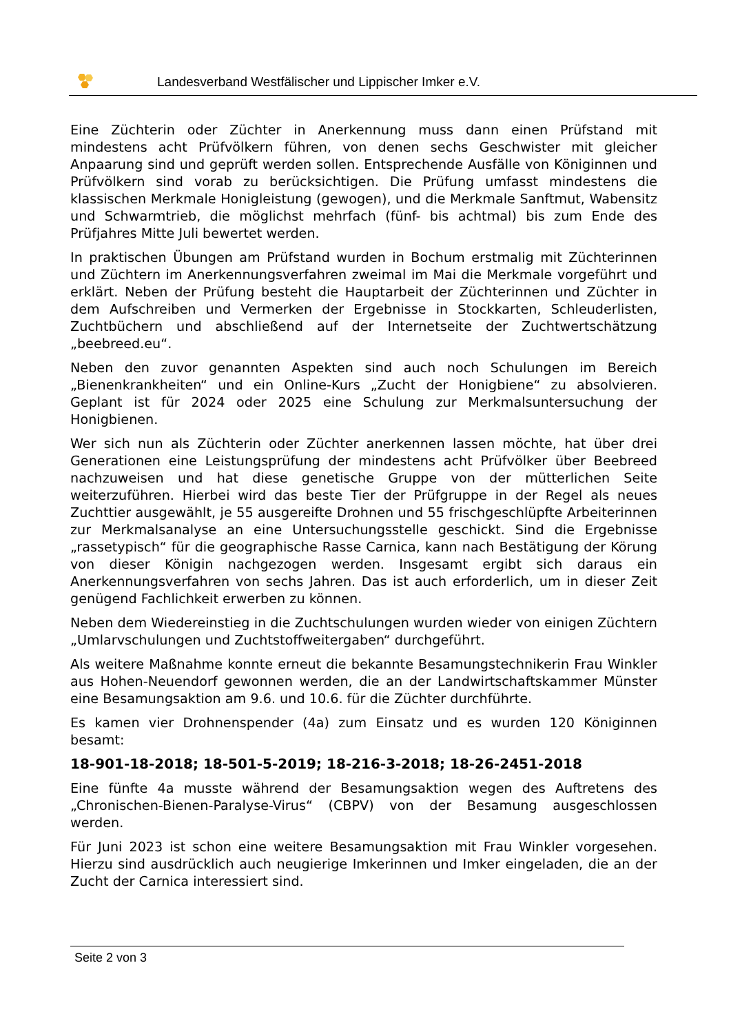Landesverband Westfälischer und Lippischer Imker e.V.
Eine Züchterin oder Züchter in Anerkennung muss dann einen Prüfstand mit mindestens acht Prüfvölkern führen, von denen sechs Geschwister mit gleicher Anpaarung sind und geprüft werden sollen. Entsprechende Ausfälle von Königinnen und Prüfvölkern sind vorab zu berücksichtigen. Die Prüfung umfasst mindestens die klassischen Merkmale Honigleistung (gewogen), und die Merkmale Sanftmut, Wabensitz und Schwarmtrieb, die möglichst mehrfach (fünf- bis achtmal) bis zum Ende des Prüfjahres Mitte Juli bewertet werden.
In praktischen Übungen am Prüfstand wurden in Bochum erstmalig mit Züchterinnen und Züchtern im Anerkennungsverfahren zweimal im Mai die Merkmale vorgeführt und erklärt. Neben der Prüfung besteht die Hauptarbeit der Züchterinnen und Züchter in dem Aufschreiben und Vermerken der Ergebnisse in Stockkarten, Schleuderlisten, Zuchtbüchern und abschließend auf der Internetseite der Zuchtwertschätzung „beebreed.eu“.
Neben den zuvor genannten Aspekten sind auch noch Schulungen im Bereich „Bienenkrankheiten“ und ein Online-Kurs „Zucht der Honigbiene“ zu absolvieren. Geplant ist für 2024 oder 2025 eine Schulung zur Merkmalsuntersuchung der Honigbienen.
Wer sich nun als Züchterin oder Züchter anerkennen lassen möchte, hat über drei Generationen eine Leistungsprüfung der mindestens acht Prüfvölker über Beebreed nachzuweisen und hat diese genetische Gruppe von der mütterlichen Seite weiterzuführen. Hierbei wird das beste Tier der Prüfgruppe in der Regel als neues Zuchttier ausgewählt, je 55 ausgereifte Drohnen und 55 frischgeschlüpfte Arbeiterinnen zur Merkmalsanalyse an eine Untersuchungsstelle geschickt. Sind die Ergebnisse „rassetypisch“ für die geographische Rasse Carnica, kann nach Bestätigung der Körung von dieser Königin nachgezogen werden. Insgesamt ergibt sich daraus ein Anerkennungsverfahren von sechs Jahren. Das ist auch erforderlich, um in dieser Zeit genügend Fachlichkeit erwerben zu können.
Neben dem Wiedereinstieg in die Zuchtschulungen wurden wieder von einigen Züchtern „Umlarvschulungen und Zuchtstoffweitergaben“ durchgeführt.
Als weitere Maßnahme konnte erneut die bekannte Besamungstechnikerin Frau Winkler aus Hohen-Neuendorf gewonnen werden, die an der Landwirtschaftskammer Münster eine Besamungsaktion am 9.6. und 10.6. für die Züchter durchführte.
Es kamen vier Drohnenspender (4a) zum Einsatz und es wurden 120 Königinnen besamt:
18-901-18-2018; 18-501-5-2019; 18-216-3-2018; 18-26-2451-2018
Eine fünfte 4a musste während der Besamungsaktion wegen des Auftretens des „Chronischen-Bienen-Paralyse-Virus“ (CBPV) von der Besamung ausgeschlossen werden.
Für Juni 2023 ist schon eine weitere Besamungsaktion mit Frau Winkler vorgesehen. Hierzu sind ausdrücklich auch neugierige Imkerinnen und Imker eingeladen, die an der Zucht der Carnica interessiert sind.
Seite 2 von 3